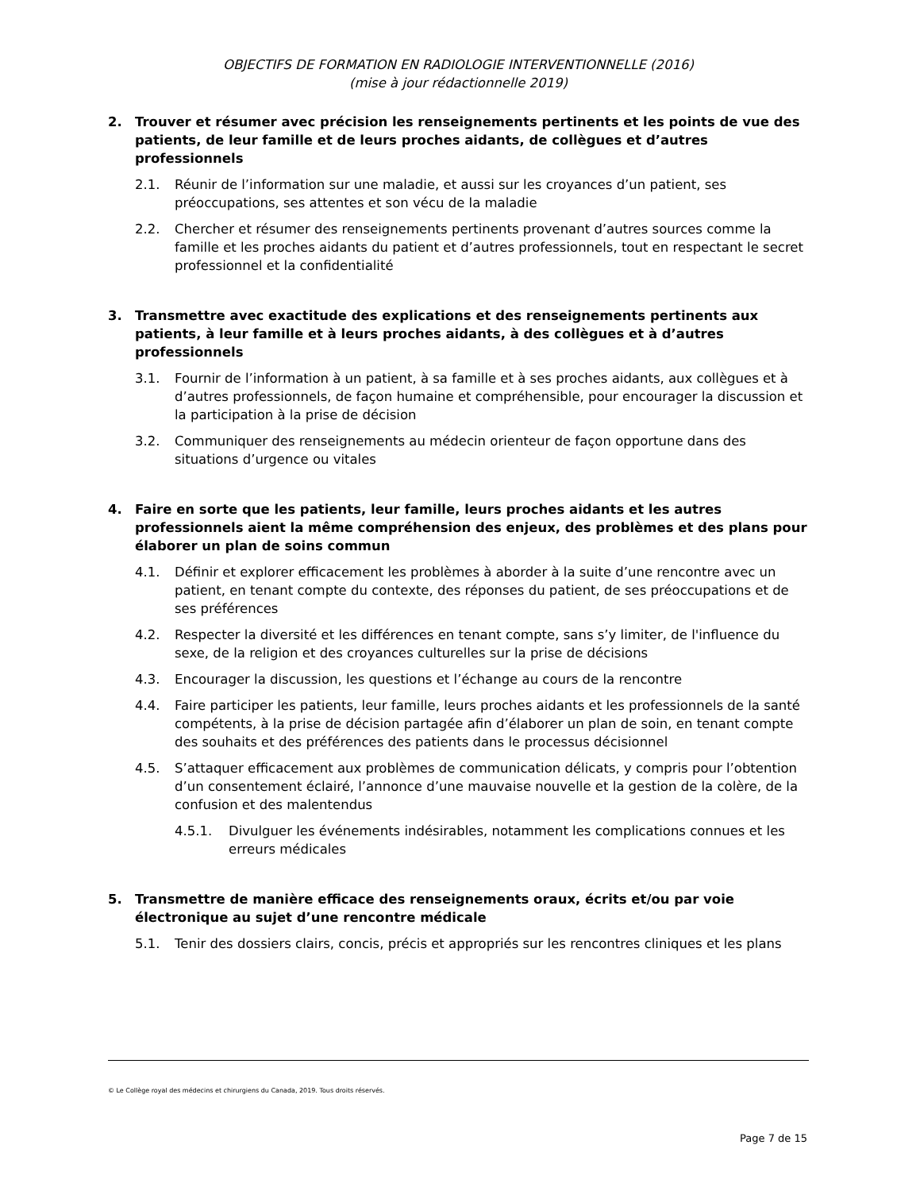OBJECTIFS DE FORMATION EN RADIOLOGIE INTERVENTIONNELLE (2016)
(mise à jour rédactionnelle 2019)
2. Trouver et résumer avec précision les renseignements pertinents et les points de vue des patients, de leur famille et de leurs proches aidants, de collègues et d’autres professionnels
2.1. Réunir de l’information sur une maladie, et aussi sur les croyances d’un patient, ses préoccupations, ses attentes et son vécu de la maladie
2.2. Chercher et résumer des renseignements pertinents provenant d’autres sources comme la famille et les proches aidants du patient et d’autres professionnels, tout en respectant le secret professionnel et la confidentialité
3. Transmettre avec exactitude des explications et des renseignements pertinents aux patients, à leur famille et à leurs proches aidants, à des collègues et à d’autres professionnels
3.1. Fournir de l’information à un patient, à sa famille et à ses proches aidants, aux collègues et à d’autres professionnels, de façon humaine et compréhensible, pour encourager la discussion et la participation à la prise de décision
3.2. Communiquer des renseignements au médecin orienteur de façon opportune dans des situations d’urgence ou vitales
4. Faire en sorte que les patients, leur famille, leurs proches aidants et les autres professionnels aient la même compréhension des enjeux, des problèmes et des plans pour élaborer un plan de soins commun
4.1. Définir et explorer efficacement les problèmes à aborder à la suite d’une rencontre avec un patient, en tenant compte du contexte, des réponses du patient, de ses préoccupations et de ses préférences
4.2. Respecter la diversité et les différences en tenant compte, sans s’y limiter, de l'influence du sexe, de la religion et des croyances culturelles sur la prise de décisions
4.3. Encourager la discussion, les questions et l’échange au cours de la rencontre
4.4. Faire participer les patients, leur famille, leurs proches aidants et les professionnels de la santé compétents, à la prise de décision partagée afin d’élaborer un plan de soin, en tenant compte des souhaits et des préférences des patients dans le processus décisionnel
4.5. S’attaquer efficacement aux problèmes de communication délicats, y compris pour l’obtention d’un consentement éclairé, l’annonce d’une mauvaise nouvelle et la gestion de la colère, de la confusion et des malentendus
4.5.1. Divulguer les événements indésirables, notamment les complications connues et les erreurs médicales
5. Transmettre de manière efficace des renseignements oraux, écrits et/ou par voie électronique au sujet d’une rencontre médicale
5.1. Tenir des dossiers clairs, concis, précis et appropriés sur les rencontres cliniques et les plans
© Le Collège royal des médecins et chirurgiens du Canada, 2019. Tous droits réservés.
Page 7 de 15